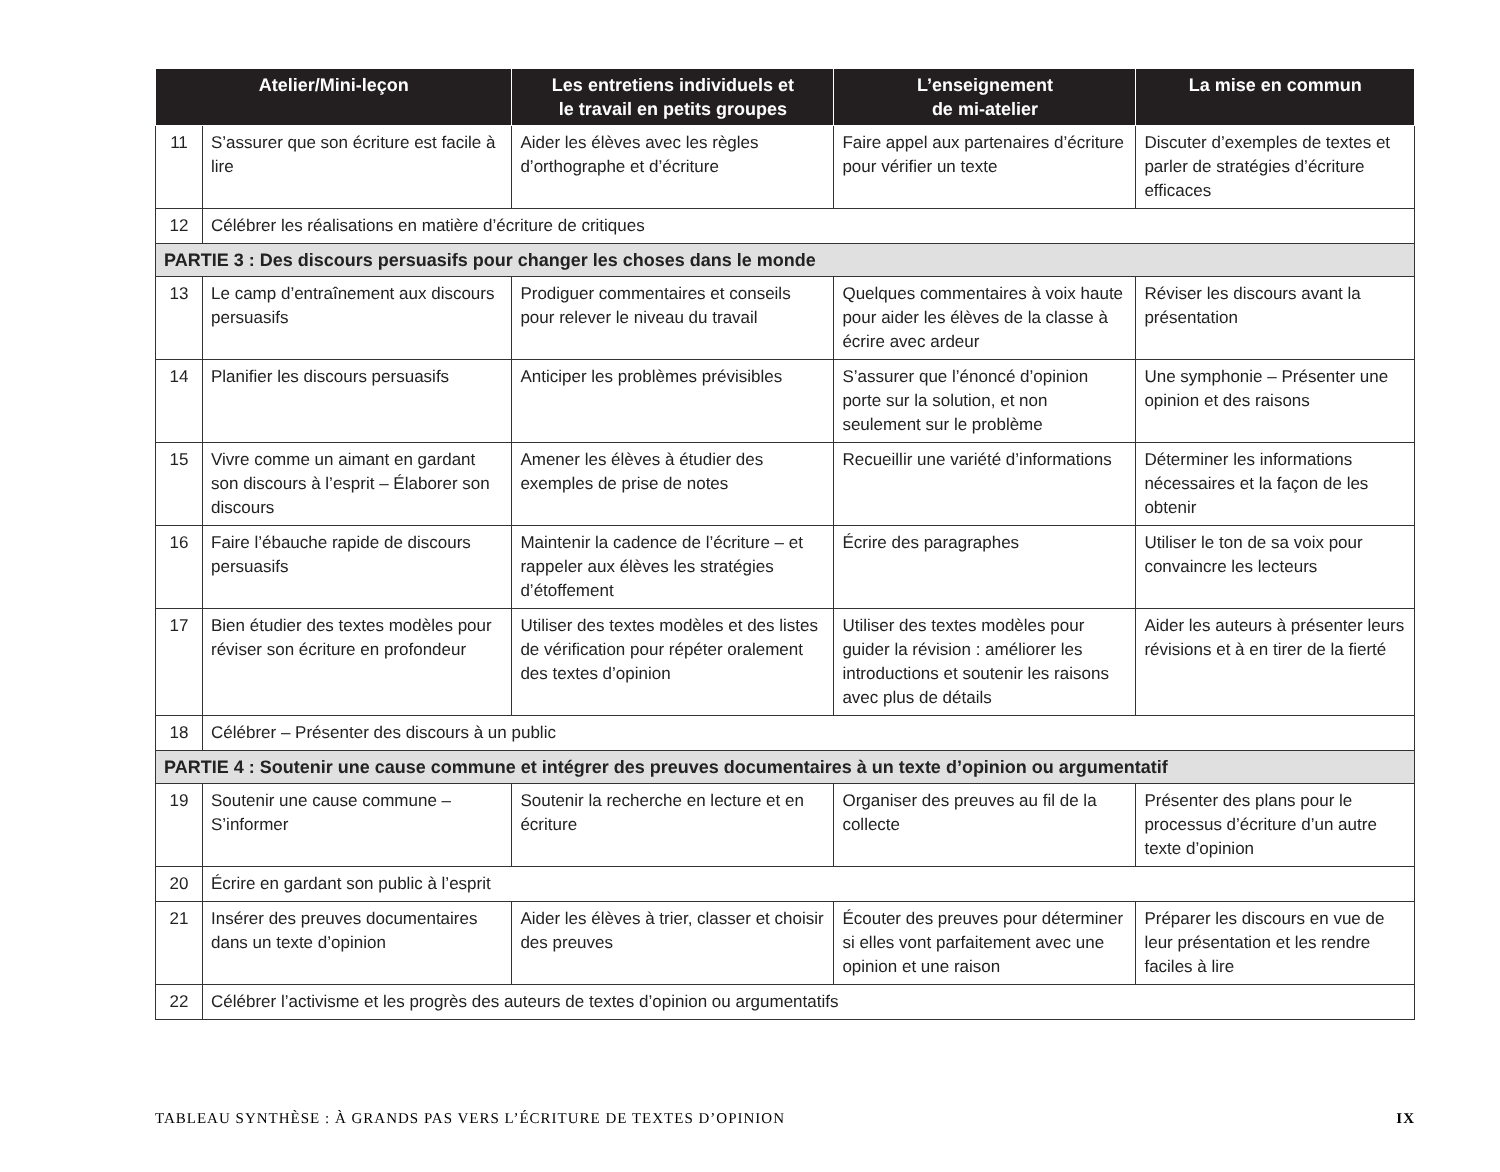| Atelier/Mini-leçon | | Les entretiens individuels et le travail en petits groupes | L’enseignement de mi-atelier | La mise en commun |
| --- | --- | --- | --- | --- |
| 11 | S’assurer que son écriture est facile à lire | Aider les élèves avec les règles d’orthographe et d’écriture | Faire appel aux partenaires d’écriture pour vérifier un texte | Discuter d’exemples de textes et parler de stratégies d’écriture efficaces |
| 12 | Célébrer les réalisations en matière d’écriture de critiques | | | |
| PARTIE 3 : Des discours persuasifs pour changer les choses dans le monde | | | | |
| 13 | Le camp d’entraînement aux discours persuasifs | Prodiguer commentaires et conseils pour relever le niveau du travail | Quelques commentaires à voix haute pour aider les élèves de la classe à écrire avec ardeur | Réviser les discours avant la présentation |
| 14 | Planifier les discours persuasifs | Anticiper les problèmes prévisibles | S’assurer que l’énoncé d’opinion porte sur la solution, et non seulement sur le problème | Une symphonie – Présenter une opinion et des raisons |
| 15 | Vivre comme un aimant en gardant son discours à l’esprit – Élaborer son discours | Amener les élèves à étudier des exemples de prise de notes | Recueillir une variété d’informations | Déterminer les informations nécessaires et la façon de les obtenir |
| 16 | Faire l’ébauche rapide de discours persuasifs | Maintenir la cadence de l’écriture – et rappeler aux élèves les stratégies d’étoffement | Écrire des paragraphes | Utiliser le ton de sa voix pour convaincre les lecteurs |
| 17 | Bien étudier des textes modèles pour réviser son écriture en profondeur | Utiliser des textes modèles et des listes de vérification pour répéter oralement des textes d’opinion | Utiliser des textes modèles pour guider la révision : améliorer les introductions et soutenir les raisons avec plus de détails | Aider les auteurs à présenter leurs révisions et à en tirer de la fierté |
| 18 | Célébrer – Présenter des discours à un public | | | |
| PARTIE 4 : Soutenir une cause commune et intégrer des preuves documentaires à un texte d’opinion ou argumentatif | | | | |
| 19 | Soutenir une cause commune – S’informer | Soutenir la recherche en lecture et en écriture | Organiser des preuves au fil de la collecte | Présenter des plans pour le processus d’écriture d’un autre texte d’opinion |
| 20 | Écrire en gardant son public à l’esprit | | | |
| 21 | Insérer des preuves documentaires dans un texte d’opinion | Aider les élèves à trier, classer et choisir des preuves | Écouter des preuves pour déterminer si elles vont parfaitement avec une opinion et une raison | Préparer les discours en vue de leur présentation et les rendre faciles à lire |
| 22 | Célébrer l’activisme et les progrès des auteurs de textes d’opinion ou argumentatifs | | | |
IX TABLEAU SYNTHÈSE : À GRANDS PAS VERS L’ÉCRITURE DE TEXTES D’OPINION